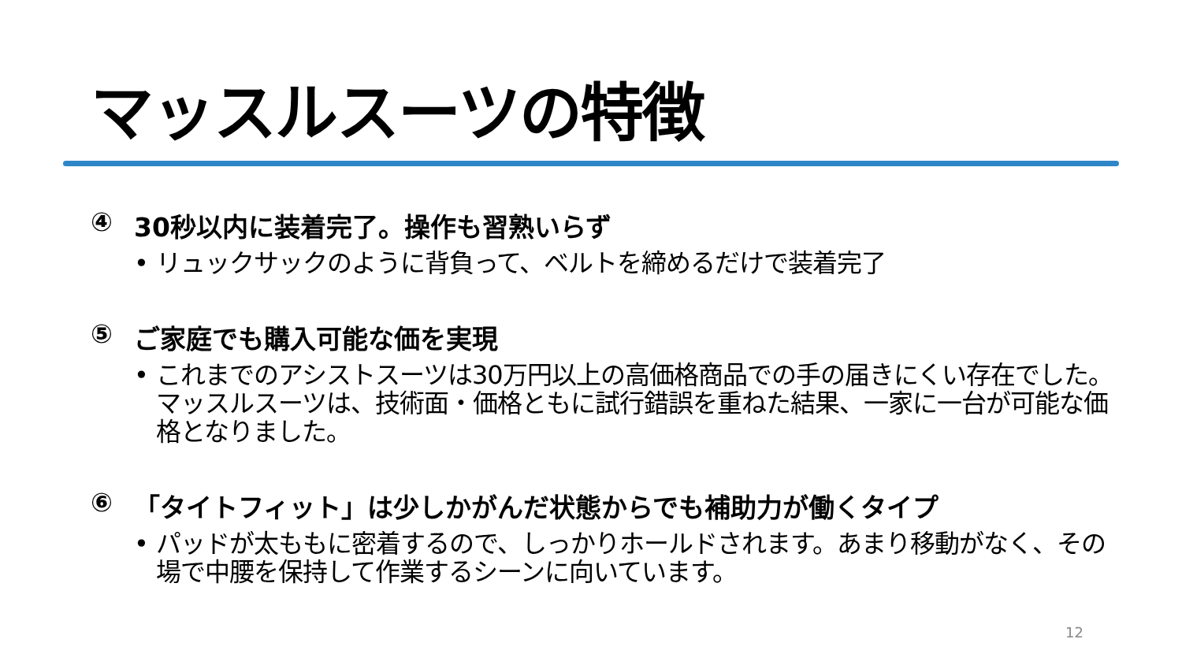マッスルスーツの特徴
④ 30秒以内に装着完了。操作も習熟いらず
• リュックサックのように背負って、ベルトを締めるだけで装着完了
⑤ ご家庭でも購入可能な価を実現
• これまでのアシストスーツは30万円以上の高価格商品での手の届きにくい存在でした。マッスルスーツは、技術面・価格ともに試行錯誤を重ねた結果、一家に一台が可能な価格となりました。
⑥ 「タイトフィット」は少しかがんだ状態からでも補助力が働くタイプ
• パッドが太ももに密着するので、しっかりホールドされます。あまり移動がなく、その場で中腰を保持して作業するシーンに向いています。
12